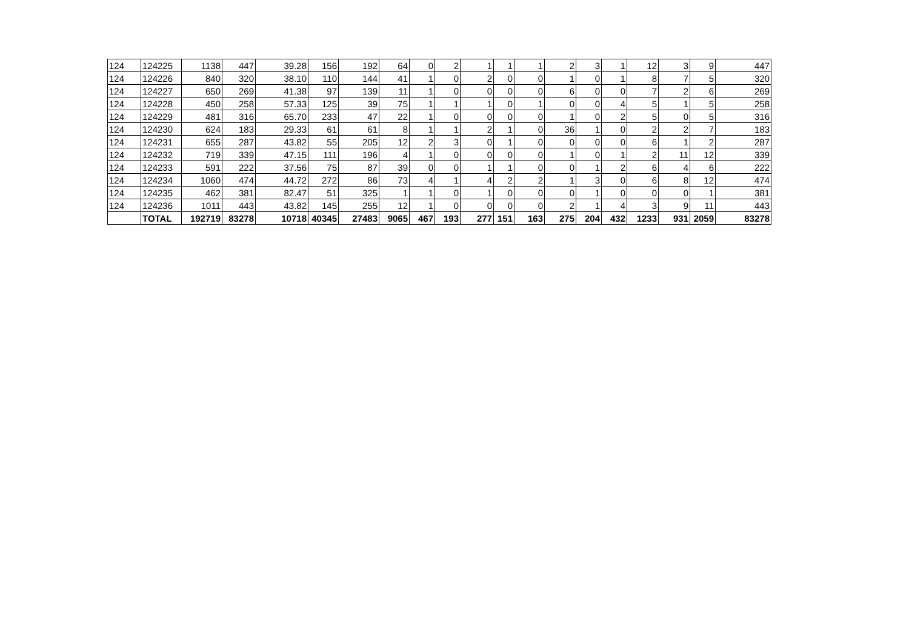| 124 | 124225 | 1138 | 447 | 39.28 | 156 | 192 | 64 | 0 | 2 | 1 | 1 | 1 | 2 | 3 | 1 | 12 | 3 | 9 | 447 |
| 124 | 124226 | 840 | 320 | 38.10 | 110 | 144 | 41 | 1 | 0 | 2 | 0 | 0 | 1 | 0 | 1 | 8 | 7 | 5 | 320 |
| 124 | 124227 | 650 | 269 | 41.38 | 97 | 139 | 11 | 1 | 0 | 0 | 0 | 0 | 6 | 0 | 0 | 7 | 2 | 6 | 269 |
| 124 | 124228 | 450 | 258 | 57.33 | 125 | 39 | 75 | 1 | 1 | 1 | 0 | 1 | 0 | 0 | 4 | 5 | 1 | 5 | 258 |
| 124 | 124229 | 481 | 316 | 65.70 | 233 | 47 | 22 | 1 | 0 | 0 | 0 | 0 | 1 | 0 | 2 | 5 | 0 | 5 | 316 |
| 124 | 124230 | 624 | 183 | 29.33 | 61 | 61 | 8 | 1 | 1 | 2 | 1 | 0 | 36 | 1 | 0 | 2 | 2 | 7 | 183 |
| 124 | 124231 | 655 | 287 | 43.82 | 55 | 205 | 12 | 2 | 3 | 0 | 1 | 0 | 0 | 0 | 0 | 6 | 1 | 2 | 287 |
| 124 | 124232 | 719 | 339 | 47.15 | 111 | 196 | 4 | 1 | 0 | 0 | 0 | 0 | 1 | 0 | 1 | 2 | 11 | 12 | 339 |
| 124 | 124233 | 591 | 222 | 37.56 | 75 | 87 | 39 | 0 | 0 | 1 | 1 | 0 | 0 | 1 | 2 | 6 | 4 | 6 | 222 |
| 124 | 124234 | 1060 | 474 | 44.72 | 272 | 86 | 73 | 4 | 1 | 4 | 2 | 2 | 1 | 3 | 0 | 6 | 8 | 12 | 474 |
| 124 | 124235 | 462 | 381 | 82.47 | 51 | 325 | 1 | 1 | 0 | 1 | 0 | 0 | 0 | 1 | 0 | 0 | 0 | 1 | 381 |
| 124 | 124236 | 1011 | 443 | 43.82 | 145 | 255 | 12 | 1 | 0 | 0 | 0 | 0 | 2 | 1 | 4 | 3 | 9 | 11 | 443 |
| | TOTAL | 192719 | 83278 | 10718 | 40345 | 27483 | 9065 | 467 | 193 | 277 | 151 | 163 | 275 | 204 | 432 | 1233 | 931 | 2059 | 83278 |